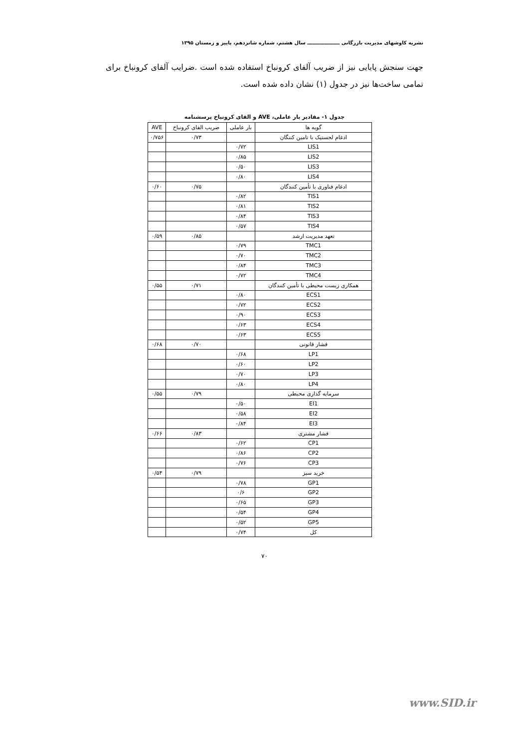نشریه کاوشهای مدیریت بازرگانی ـــــــــــــــــــ سال هشتم، شماره شانزدهم، پاییز و زمستان ۱۳۹۵
جهت سنجش پایایی نیز از ضریب آلفای کرونباخ استفاده شده است .ضرایب آلفای کرونباخ برای تمامی ساخت‌ها نیز در جدول (۱) نشان داده شده است.
جدول ۱- مقادیر بار عاملی، AVE و الفای کرونباخ پرسشنامه
| گویه ها | بار عاملی | ضریب الفای کرونباخ | AVE |
| --- | --- | --- | --- |
| ادغام لجستیک با تامین کننگان | | ۰/۷۳ | ۰/۷۵۶ |
| LIS1 | ۰/۷۲ | | |
| LIS2 | ۰/۸۵ | | |
| LIS3 | ۰/۵۰ | | |
| LIS4 | ۰/۸۰ | | |
| ادغام فناوری با تأمین کنندگان | | ۰/۷۵ | ۰/۶۰ |
| TIS1 | ۰/۸۲ | | |
| TIS2 | ۰/۸۱ | | |
| TIS3 | ۰/۸۴ | | |
| TIS4 | ۰/۵۷ | | |
| تعهد مدیریت ارشد | | ۰/۸۵ | ۰/۵۹ |
| TMC1 | ۰/۷۹ | | |
| TMC2 | ۰/۷۰ | | |
| TMC3 | ۰/۸۴ | | |
| TMC4 | ۰/۷۲ | | |
| همکاری زیست محیطی با تأمین کنندگان | | ۰/۷۱ | ۰/۵۵ |
| ECS1 | ۰/۸۰ | | |
| ECS2 | ۰/۷۲ | | |
| ECS3 | ۰/۹۰ | | |
| ECS4 | ۰/۶۳ | | |
| ECS5 | ۰/۶۳ | | |
| فشار قانونی | | ۰/۷۰ | ۰/۶۸ |
| LP1 | ۰/۶۸ | | |
| LP2 | ۰/۶۰ | | |
| LP3 | ۰/۷۰ | | |
| LP4 | ۰/۸۰ | | |
| سرمایه گذاری محیطی | | ۰/۷۹ | ۰/۵۵ |
| EI1 | ۰/۵۰ | | |
| EI2 | ۰/۵۸ | | |
| EI3 | ۰/۸۴ | | |
| فشار مشتری | | ۰/۸۳ | ۰/۶۶ |
| CP1 | ۰/۶۲ | | |
| CP2 | ۰/۸۶ | | |
| CP3 | ۰/۷۶ | | |
| خرید سبز | | ۰/۷۹ | ۰/۵۴ |
| GP1 | ۰/۷۸ | | |
| GP2 | ۰/۶ | | |
| GP3 | ۰/۶۵ | | |
| GP4 | ۰/۵۴ | | |
| GP5 | ۰/۵۲ | | |
| کل | ۰/۷۴ | | |
۷۰
www.SID.ir